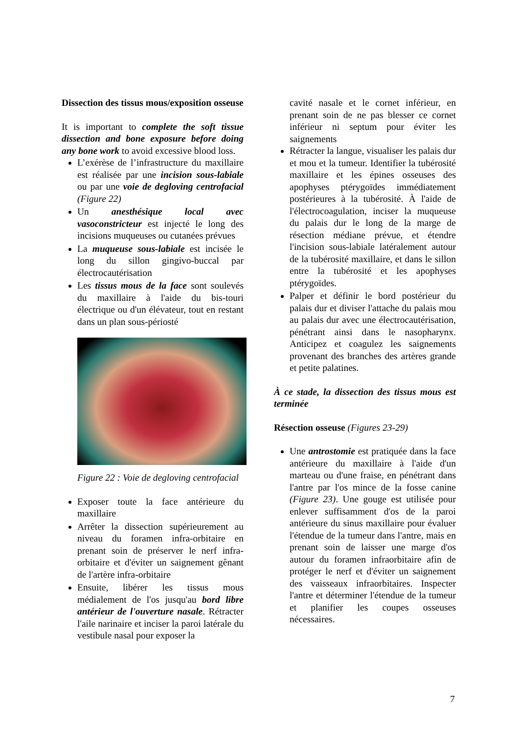Dissection des tissus mous/exposition osseuse
It is important to complete the soft tissue dissection and bone exposure before doing any bone work to avoid excessive blood loss.
L’exérèse de l’infrastructure du maxillaire est réalisée par une incision sous-labiale ou par une voie de degloving centrofacial (Figure 22)
Un anesthésique local avec vasoconstricteur est injecté le long des incisions muqueuses ou cutanées prévues
La muqueuse sous-labiale est incisée le long du sillon gingivo-buccal par électrocautérisation
Les tissus mous de la face sont soulevés du maxillaire à l'aide du bis-touri électrique ou d'un élévateur, tout en restant dans un plan sous-périosté
Figure 22 : Voie de degloving centrofacial
Exposer toute la face antérieure du maxillaire
Arrêter la dissection supérieurement au niveau du foramen infra-orbitaire en prenant soin de préserver le nerf infra-orbitaire et d'éviter un saignement gênant de l'artère infra-orbitaire
Ensuite, libérer les tissus mous médialement de l'os jusqu'au bord libre antérieur de l'ouverture nasale. Rétracter l'aile narinaire et inciser la paroi latérale du vestibule nasal pour exposer la
cavité nasale et le cornet inférieur, en prenant soin de ne pas blesser ce cornet inférieur ni septum pour éviter les saignements
Rétracter la langue, visualiser les palais dur et mou et la tumeur. Identifier la tubérosité maxillaire et les épines osseuses des apophyses ptérygoïdes immédiatement postérieures à la tubérosité. À l'aide de l'électrocoagulation, inciser la muqueuse du palais dur le long de la marge de résection médiane prévue, et étendre l'incision sous-labiale latéralement autour de la tubérosité maxillaire, et dans le sillon entre la tubérosité et les apophyses ptérygoïdes.
Palper et définir le bord postérieur du palais dur et diviser l'attache du palais mou au palais dur avec une électrocautérisation, pénétrant ainsi dans le nasopharynx. Anticipez et coagulez les saignements provenant des branches des artères grande et petite palatines.
À ce stade, la dissection des tissus mous est terminée
Résection osseuse (Figures 23-29)
Une antrostomie est pratiquée dans la face antérieure du maxillaire à l'aide d'un marteau ou d'une fraise, en pénétrant dans l'antre par l'os mince de la fosse canine (Figure 23). Une gouge est utilisée pour enlever suffisamment d'os de la paroi antérieure du sinus maxillaire pour évaluer l'étendue de la tumeur dans l'antre, mais en prenant soin de laisser une marge d'os autour du foramen infraorbitaire afin de protéger le nerf et d'éviter un saignement des vaisseaux infraorbitaires. Inspecter l'antre et déterminer l'étendue de la tumeur et planifier les coupes osseuses nécessaires.
7